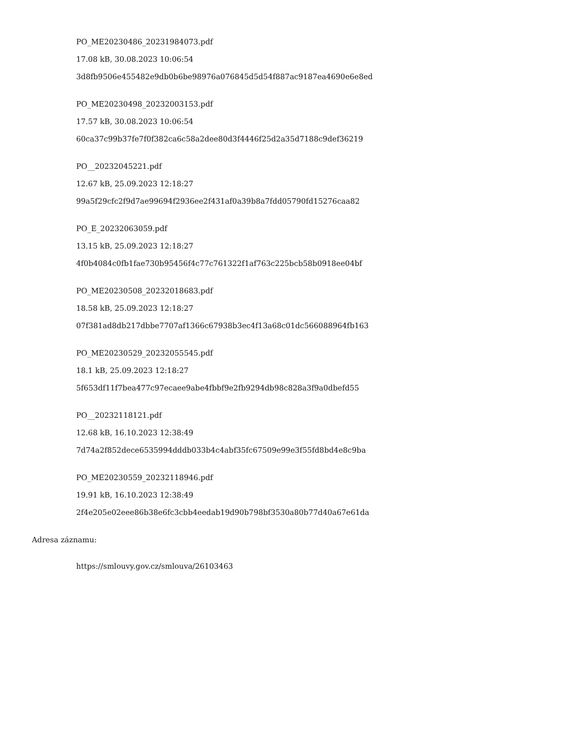PO_ME20230486_20231984073.pdf
17.08 kB, 30.08.2023 10:06:54
3d8fb9506e455482e9db0b6be98976a076845d5d54f887ac9187ea4690e6e8ed
PO_ME20230498_20232003153.pdf
17.57 kB, 30.08.2023 10:06:54
60ca37c99b37fe7f0f382ca6c58a2dee80d3f4446f25d2a35d7188c9def36219
PO__20232045221.pdf
12.67 kB, 25.09.2023 12:18:27
99a5f29cfc2f9d7ae99694f2936ee2f431af0a39b8a7fdd05790fd15276caa82
PO_E_20232063059.pdf
13.15 kB, 25.09.2023 12:18:27
4f0b4084c0fb1fae730b95456f4c77c761322f1af763c225bcb58b0918ee04bf
PO_ME20230508_20232018683.pdf
18.58 kB, 25.09.2023 12:18:27
07f381ad8db217dbbe7707af1366c67938b3ec4f13a68c01dc566088964fb163
PO_ME20230529_20232055545.pdf
18.1 kB, 25.09.2023 12:18:27
5f653df11f7bea477c97ecaee9abe4fbbf9e2fb9294db98c828a3f9a0dbefd55
PO__20232118121.pdf
12.68 kB, 16.10.2023 12:38:49
7d74a2f852dece6535994dddb033b4c4abf35fc67509e99e3f55fd8bd4e8c9ba
PO_ME20230559_20232118946.pdf
19.91 kB, 16.10.2023 12:38:49
2f4e205e02eee86b38e6fc3cbb4eedab19d90b798bf3530a80b77d40a67e61da
Adresa záznamu:
https://smlouvy.gov.cz/smlouva/26103463